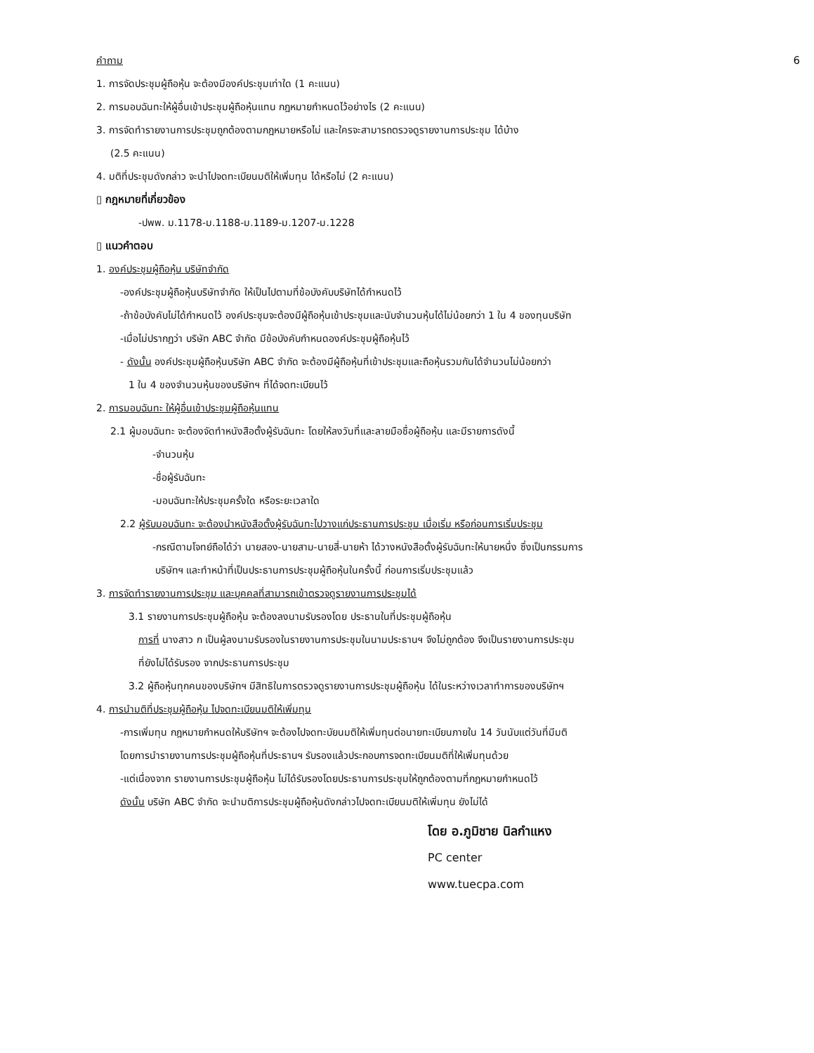6 คำถาม
1. การจัดประชุมผู้ถือหุ้น จะต้องมีองค์ประชุมเท่าใด (1 คะแนน)
2. การมอบฉันทะให้ผู้อื่นเข้าประชุมผู้ถือหุ้นแทน กฎหมายกำหนดไว้อย่างไร (2 คะแนน)
3. การจัดทำรายงานการประชุมถูกต้องตามกฎหมายหรือไม่ และใครจะสามารถตรวจดูรายงานการประชุม ได้บ้าง
(2.5 คะแนน)
4. มติที่ประชุมดังกล่าว จะนำไปจดทะเบียนมติให้เพิ่มทุน ได้หรือไม่ (2 คะแนน)
▯ กฎหมายที่เกี่ยวข้อง
-ปพพ. ม.1178-ม.1188-ม.1189-ม.1207-ม.1228
▯ แนวคำตอบ
1. องค์ประชุมผู้ถือหุ้น บริษัทจำกัด
-องค์ประชุมผู้ถือหุ้นบริษัทจำกัด ให้เป็นไปตามที่ข้อบังคับบริษัทได้กำหนดไว้
-ถ้าข้อบังคับไม่ได้กำหนดไว้ องค์ประชุมจะต้องมีผู้ถือหุ้นเข้าประชุมและนับจำนวนหุ้นได้ไม่น้อยกว่า 1 ใน 4 ของทุนบริษัท
-เมื่อไม่ปรากฏว่า บริษัท ABC จำกัด มีข้อบังคับกำหนดองค์ประชุมผู้ถือหุ้นไว้
- ดังนั้น องค์ประชุมผู้ถือหุ้นบริษัท ABC จำกัด จะต้องมีผู้ถือหุ้นที่เข้าประชุมและถือหุ้นรวมกันได้จำนวนไม่น้อยกว่า
1 ใน 4 ของจำนวนหุ้นของบริษัทฯ ที่ได้จดทะเบียนไว้
2. การมอบฉันทะ ให้ผู้อื่นเข้าประชุมผู้ถือหุ้นแทน
2.1 ผู้มอบฉันทะ จะต้องจัดทำหนังสือตั้งผู้รับฉันทะ โดยให้ลงวันที่และลายมือชื่อผู้ถือหุ้น และมีรายการดังนี้
-จำนวนหุ้น
-ชื่อผู้รับฉันทะ
-มอบฉันทะให้ประชุมครั้งใด หรือระยะเวลาใด
2.2 ผู้รับมอบฉันทะ จะต้องนำหนังสือตั้งผู้รับฉันทะไปวางแก่ประธานการประชุม เมื่อเริ่ม หรือก่อนการเริ่มประชุม
-กรณีตามโจทย์ถือได้ว่า นายสอง-นายสาม-นายสี่-นายห้า ได้วางหนังสือตั้งผู้รับฉันทะให้นายหนึ่ง ซึ่งเป็นกรรมการ
บริษัทฯ และทำหน้าที่เป็นประธานการประชุมผู้ถือหุ้นในครั้งนี้ ก่อนการเริ่มประชุมแล้ว
3. การจัดทำรายงานการประชุม และบุคคลที่สามารถเข้าตรวจดูรายงานการประชุมได้
3.1 รายงานการประชุมผู้ถือหุ้น จะต้องลงนามรับรองโดย ประธานในที่ประชุมผู้ถือหุ้น
การที่ นางสาว ก เป็นผู้ลงนามรับรองในรายงานการประชุมในนามประธานฯ จึงไม่ถูกต้อง จึงเป็นรายงานการประชุม
ที่ยังไม่ได้รับรอง จากประธานการประชุม
3.2 ผู้ถือหุ้นทุกคนของบริษัทฯ มีสิทธิในการตรวจดูรายงานการประชุมผู้ถือหุ้น ได้ในระหว่างเวลาทำการของบริษัทฯ
4. การนำมติที่ประชุมผู้ถือหุ้น ไปจดทะเบียนมติให้เพิ่มทุน
-การเพิ่มทุน กฎหมายกำหนดให้บริษัทฯ จะต้องไปจดทะบัยนมติให้เพิ่มทุนต่อนายทะเบียนภายใน 14 วันนับแต่วันที่มีมติ
โดยการนำรายงานการประชุมผู้ถือหุ้นที่ประธานฯ รับรองแล้วประกอบการจดทะเบียนมติที่ให้เพิ่มทุนด้วย
-แต่เนื่องจาก รายงานการประชุมผู้ถือหุ้น ไม่ได้รับรองโดยประธานการประชุมให้ถูกต้องตามที่กฎหมายกำหนดไว้
ดังนั้น บริษัท ABC จำกัด จะนำมติการประชุมผู้ถือหุ้นดังกล่าวไปจดทะเบียนมติให้เพิ่มทุน ยังไม่ได้
โดย อ.ภูมิชาย นิลกำแหง
PC center
www.tuecpa.com